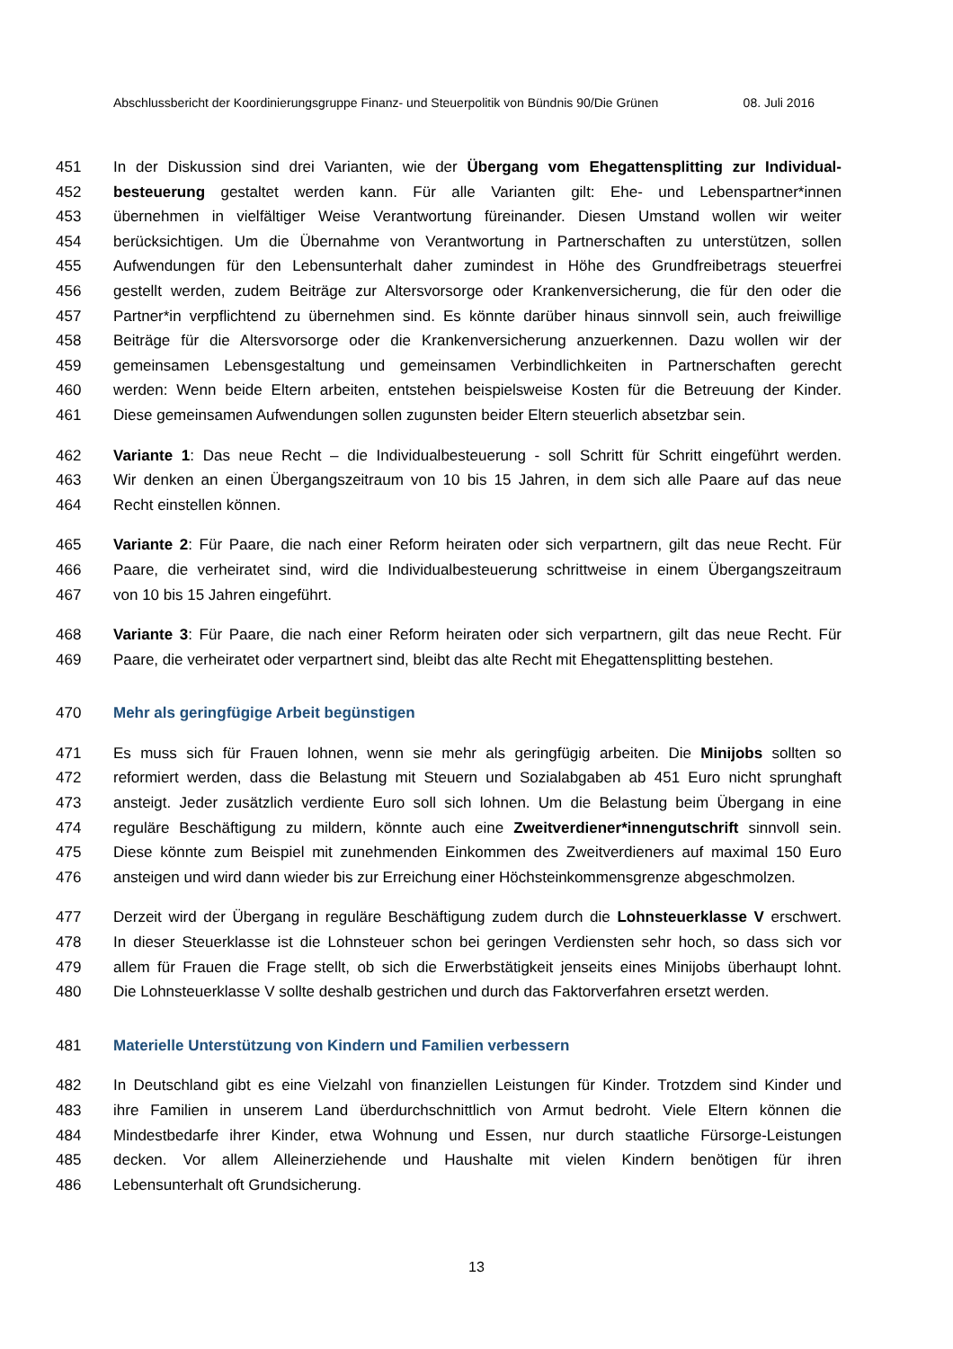Abschlussbericht der Koordinierungsgruppe Finanz- und Steuerpolitik von Bündnis 90/Die Grünen 08. Juli 2016
451 In der Diskussion sind drei Varianten, wie der Übergang vom Ehegattensplitting zur Individual-
452 besteuerung gestaltet werden kann. Für alle Varianten gilt: Ehe- und Lebenspartner*innen
453 übernehmen in vielfältiger Weise Verantwortung füreinander. Diesen Umstand wollen wir weiter
454 berücksichtigen. Um die Übernahme von Verantwortung in Partnerschaften zu unterstützen, sollen
455 Aufwendungen für den Lebensunterhalt daher zumindest in Höhe des Grundfreibetrags steuerfrei
456 gestellt werden, zudem Beiträge zur Altersvorsorge oder Krankenversicherung, die für den oder die
457 Partner*in verpflichtend zu übernehmen sind. Es könnte darüber hinaus sinnvoll sein, auch freiwillige
458 Beiträge für die Altersvorsorge oder die Krankenversicherung anzuerkennen. Dazu wollen wir der
459 gemeinsamen Lebensgestaltung und gemeinsamen Verbindlichkeiten in Partnerschaften gerecht
460 werden: Wenn beide Eltern arbeiten, entstehen beispielsweise Kosten für die Betreuung der Kinder.
461 Diese gemeinsamen Aufwendungen sollen zugunsten beider Eltern steuerlich absetzbar sein.
462 Variante 1: Das neue Recht – die Individualbesteuerung - soll Schritt für Schritt eingeführt werden.
463 Wir denken an einen Übergangszeitraum von 10 bis 15 Jahren, in dem sich alle Paare auf das neue
464 Recht einstellen können.
465 Variante 2: Für Paare, die nach einer Reform heiraten oder sich verpartnern, gilt das neue Recht. Für
466 Paare, die verheiratet sind, wird die Individualbesteuerung schrittweise in einem Übergangszeitraum
467 von 10 bis 15 Jahren eingeführt.
468 Variante 3: Für Paare, die nach einer Reform heiraten oder sich verpartnern, gilt das neue Recht. Für
469 Paare, die verheiratet oder verpartnert sind, bleibt das alte Recht mit Ehegattensplitting bestehen.
470 Mehr als geringfügige Arbeit begünstigen
471 Es muss sich für Frauen lohnen, wenn sie mehr als geringfügig arbeiten. Die Minijobs sollten so
472 reformiert werden, dass die Belastung mit Steuern und Sozialabgaben ab 451 Euro nicht sprunghaft
473 ansteigt. Jeder zusätzlich verdiente Euro soll sich lohnen. Um die Belastung beim Übergang in eine
474 reguläre Beschäftigung zu mildern, könnte auch eine Zweitverdiener*innengutschrift sinnvoll sein.
475 Diese könnte zum Beispiel mit zunehmenden Einkommen des Zweitverdieners auf maximal 150 Euro
476 ansteigen und wird dann wieder bis zur Erreichung einer Höchsteinkommensgrenze abgeschmolzen.
477 Derzeit wird der Übergang in reguläre Beschäftigung zudem durch die Lohnsteuerklasse V erschwert.
478 In dieser Steuerklasse ist die Lohnsteuer schon bei geringen Verdiensten sehr hoch, so dass sich vor
479 allem für Frauen die Frage stellt, ob sich die Erwerbstätigkeit jenseits eines Minijobs überhaupt lohnt.
480 Die Lohnsteuerklasse V sollte deshalb gestrichen und durch das Faktorverfahren ersetzt werden.
481 Materielle Unterstützung von Kindern und Familien verbessern
482 In Deutschland gibt es eine Vielzahl von finanziellen Leistungen für Kinder. Trotzdem sind Kinder und
483 ihre Familien in unserem Land überdurchschnittlich von Armut bedroht. Viele Eltern können die
484 Mindestbedarfe ihrer Kinder, etwa Wohnung und Essen, nur durch staatliche Fürsorge-Leistungen
485 decken. Vor allem Alleinerziehende und Haushalte mit vielen Kindern benötigen für ihren
486 Lebensunterhalt oft Grundsicherung.
13